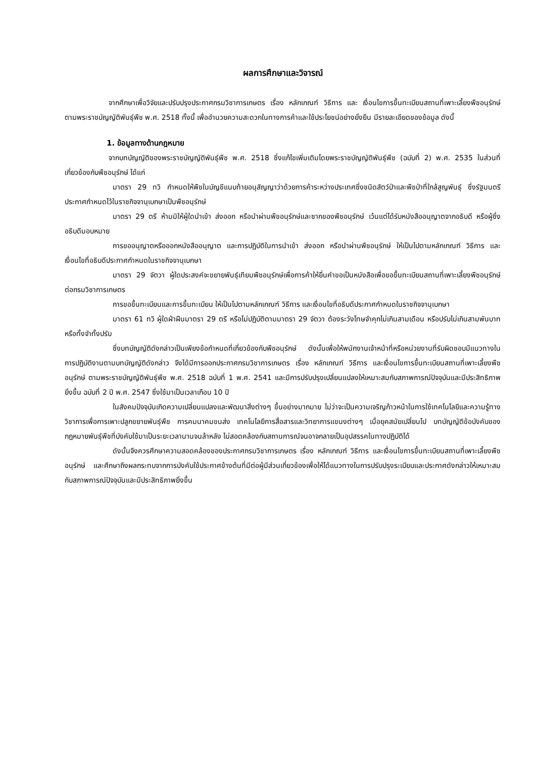ผลการศึกษาและวิจารณ์
จากศึกษาเพื่อวิจัยและปรับปรุงประกาศกรมวิชาการเกษตร เรื่อง หลักเกณฑ์ วิธีการ และ เงื่อนไขการขึ้นทะเบียนสถานที่เพาะเลี้ยงพืชอนุรักษ์ ตามพระราชบัญญัติพันธุ์พืช พ.ศ. 2518 ทั้งนี้ เพื่ออำนวยความสะดวกในทางการค้าและใช้ประโยชน์อย่างยั่งยืน มีรายละเอียดของข้อมูล ดังนี้
1. ข้อมูลทางด้านกฎหมาย
จากบทบัญญัติของพระราชบัญญัติพันธุ์พืช พ.ศ. 2518 ซึ่งแก้ไขเพิ่มเติมโดยพระราชบัญญัติพันธุ์พืช (ฉบับที่ 2) พ.ศ. 2535 ในส่วนที่เกี่ยวข้องกับพืชอนุรักษ์ ได้แก่
มาตรา 29 ทวิ กำหนดให้พืชในบัญชีแนบท้ายอนุสัญญาว่าด้วยการค้าระหว่างประเทศซึ่งชนิดสัตว์ป่าและพืชป่าที่ใกล้สูญพันธุ์ ซึ่งรัฐมนตรีประกาศกำหนดไว้ในราชกิจจานุเบกษาเป็นพืชอนุรักษ์
มาตรา 29 ตรี ห้ามมิให้ผู้ใดนำเข้า ส่งออก หรือนำผ่านพืชอนุรักษ์และซากของพืชอนุรักษ์ เว้นแต่ได้รับหนังสืออนุญาตจากอธิบดี หรือผู้ซึ่งอธิบดีมอบหมาย
การขออนุญาตหรือออกหนังสืออนุญาต และการปฏิบัติในการนำเข้า ส่งออก หรือนำผ่านพืชอนุรักษ์ ให้เป็นไปตามหลักเกณฑ์ วิธีการ และเงื่อนไขที่อธิบดีประกาศกำหนดในราชกิจจานุเบกษา
มาตรา 29 จัตวา ผู้ใดประสงค์จะขยายพันธุ์เทียมพืชอนุรักษ์เพื่อการค้าให้ยื่นคำขอเป็นหนังสือเพื่อขอขึ้นทะเบียนสถานที่เพาะเลี้ยงพืชอนุรักษ์ต่อกรมวิชาการเกษตร
การขอขึ้นทะเบียนและการขึ้นทะเบียน ให้เป็นไปตามหลักเกณฑ์ วิธีการ และเงื่อนไขที่อธิบดีประกาศกำหนดในราชกิจจานุเบกษา
มาตรา 61 ทวิ ผู้ใดฝ่าฝืนมาตรา 29 ตรี หรือไม่ปฏิบัติตามมาตรา 29 จัตวา ต้องระวังโทษจำคุกไม่เกินสามเดือน หรือปรับไม่เกินสามพันบาทหรือทั้งจำทั้งปรับ
ซึ่งบทบัญญัติดังกล่าวเป็นเพียงข้อกำหนดที่เกี่ยวข้องกับพืชอนุรักษ์ ดังนั้นเพื่อให้พนักงานเจ้าหน้าที่หรือหน่วยงานที่รับผิดชอบมีแนวทางในการปฏิบัติงานตามบทบัญญัติดังกล่าว จึงได้มีการออกประกาศกรมวิชาการเกษตร เรื่อง หลักเกณฑ์ วิธีการ และเงื่อนไขการขึ้นทะเบียนสถานที่เพาะเลี้ยงพืชอนุรักษ์ ตามพระราชบัญญัติพันธุ์พืช พ.ศ. 2518 ฉบับที่ 1 พ.ศ. 2541 และมีการปรับปรุงเปลี่ยนแปลงให้เหมาะสมกับสภาพการณ์ปัจจุบันและมีประสิทธิภาพยิ่งขึ้น ฉบับที่ 2 ปี พ.ศ. 2547 ซึ่งใช้มาเป็นเวลาเกือบ 10 ปี
ในสังคมปัจจุบันเกิดความเปลี่ยนแปลงและพัฒนาสิ่งต่างๆ ขึ้นอย่างมากมาย ไม่ว่าจะเป็นความเจริญก้าวหน้าในการใช้เทคโนโลยีและความรู้ทางวิชาการเพื่อการเพาะปลูกขยายพันธุ์พืช การคมนาคมขนส่ง เทคโนโลยีการสื่อสารและวิทยาการแขนงต่างๆ เมื่อยุคสมัยเปลี่ยนไป บทบัญญัติข้อบังคับของกฎหมายพันธุ์พืชที่บังคับใช้มาเป็นระยะเวลานานจนล้าหลัง ไม่สอดคล้องกับสถานการณ์จนอาจกลายเป็นอุปสรรคในทางปฏิบัติได้
ดังนั้นจึงควรศึกษาความสอดคล้องของประกาศกรมวิชาการเกษตร เรื่อง หลักเกณฑ์ วิธีการ และเงื่อนไขการขึ้นทะเบียนสถานที่เพาะเลี้ยงพืชอนุรักษ์ และศึกษาถึงผลกระทบจากการบังคับใช้ประกาศข้างต้นที่มีต่อผู้มีส่วนเกี่ยวข้องเพื่อให้ได้แนวทางในการปรับปรุงระเบียบและประกาศดังกล่าวให้เหมาะสมกับสภาพการณ์ปัจจุบันและมีประสิทธิภาพยิ่งขึ้น